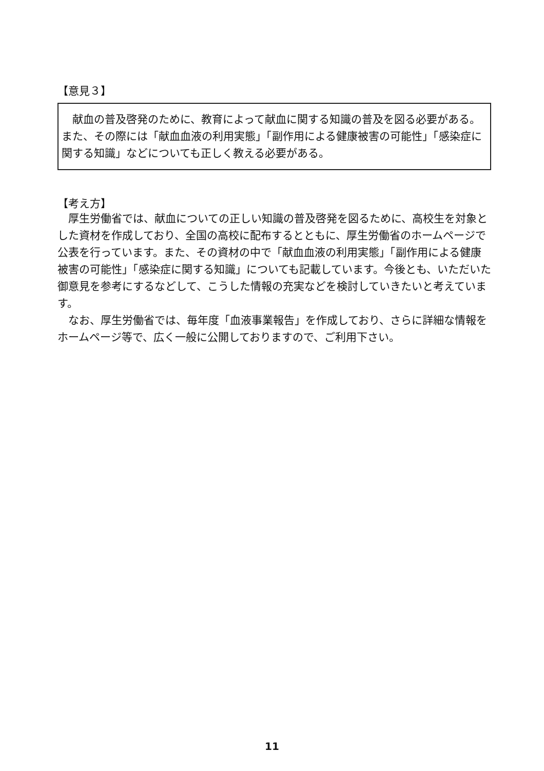【意見３】
　献血の普及啓発のために、教育によって献血に関する知識の普及を図る必要がある。また、その際には「献血血液の利用実態」「副作用による健康被害の可能性」「感染症に関する知識」などについても正しく教える必要がある。
【考え方】
　厚生労働省では、献血についての正しい知識の普及啓発を図るために、高校生を対象とした資材を作成しており、全国の高校に配布するとともに、厚生労働省のホームページで公表を行っています。また、その資材の中で「献血血液の利用実態」「副作用による健康被害の可能性」「感染症に関する知識」についても記載しています。今後とも、いただいた御意見を参考にするなどして、こうした情報の充実などを検討していきたいと考えています。
　なお、厚生労働省では、毎年度「血液事業報告」を作成しており、さらに詳細な情報をホームページ等で、広く一般に公開しておりますので、ご利用下さい。
11